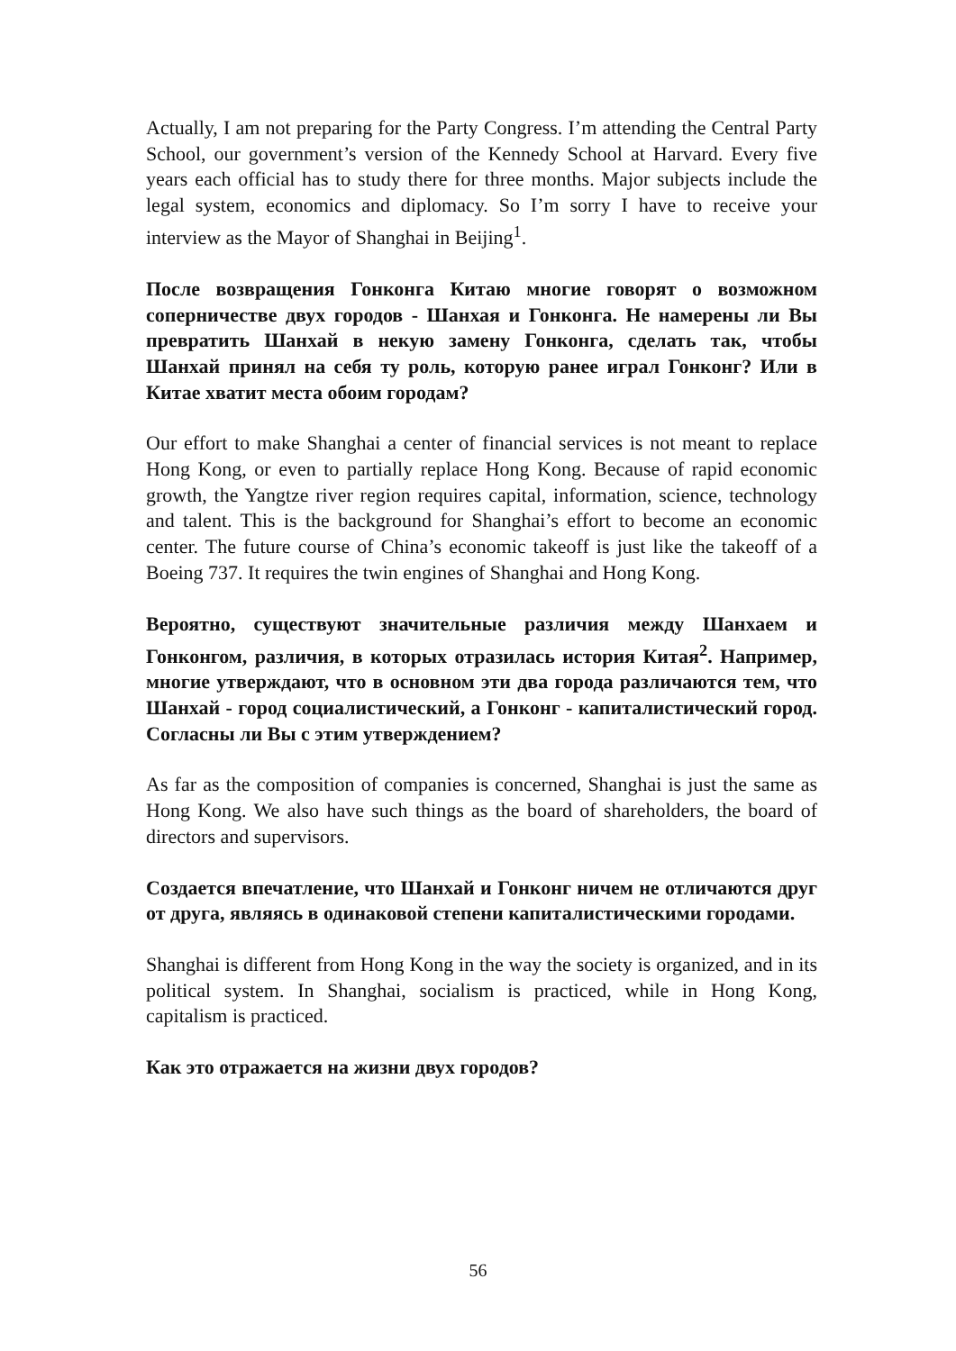Actually, I am not preparing for the Party Congress. I’m attending the Central Party School, our government’s version of the Kennedy School at Harvard. Every five years each official has to study there for three months. Major subjects include the legal system, economics and diplomacy. So I’m sorry I have to receive your interview as the Mayor of Shanghai in Beijing<sup>1</sup>.
После возвращения Гонконга Китаю многие говорят о возможном соперничестве двух городов - Шанхая и Гонконга. Не намерены ли Вы превратить Шанхай в некую замену Гонконга, сделать так, чтобы Шанхай принял на себя ту роль, которую ранее играл Гонконг? Или в Китае хватит места обоим городам?
Our effort to make Shanghai a center of financial services is not meant to replace Hong Kong, or even to partially replace Hong Kong. Because of rapid economic growth, the Yangtze river region requires capital, information, science, technology and talent. This is the background for Shanghai’s effort to become an economic center. The future course of China’s economic takeoff is just like the takeoff of a Boeing 737. It requires the twin engines of Shanghai and Hong Kong.
Вероятно, существуют значительные различия между Шанхаем и Гонконгом, различия, в которых отразилась история Китая<sup>2</sup>. Например, многие утверждают, что в основном эти два города различаются тем, что Шанхай - город социалистический, а Гонконг - капиталистический город. Согласны ли Вы с этим утверждением?
As far as the composition of companies is concerned, Shanghai is just the same as Hong Kong. We also have such things as the board of shareholders, the board of directors and supervisors.
Создается впечатление, что Шанхай и Гонконг ничем не отличаются друг от друга, являясь в одинаковой степени капиталистическими городами.
Shanghai is different from Hong Kong in the way the society is organized, and in its political system. In Shanghai, socialism is practiced, while in Hong Kong, capitalism is practiced.
Как это отражается на жизни двух городов?
56